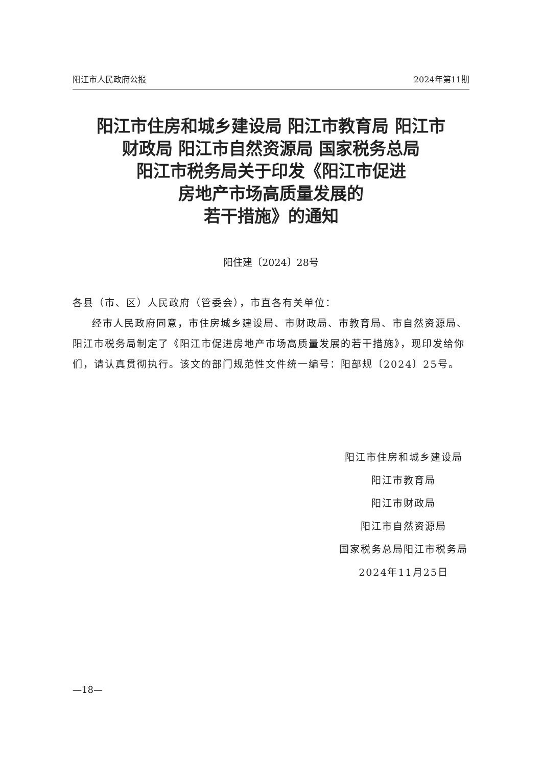阳江市人民政府公报 2024年第11期
阳江市住房和城乡建设局 阳江市教育局 阳江市
财政局 阳江市自然资源局 国家税务总局
阳江市税务局关于印发《阳江市促进
房地产市场高质量发展的
若干措施》的通知
阳住建〔2024〕28号
各县（市、区）人民政府（管委会），市直各有关单位：
经市人民政府同意，市住房城乡建设局、市财政局、市教育局、市自然资源局、阳江市税务局制定了《阳江市促进房地产市场高质量发展的若干措施》，现印发给你们，请认真贯彻执行。该文的部门规范性文件统一编号：阳部规〔2024〕25号。
阳江市住房和城乡建设局
阳江市教育局
阳江市财政局
阳江市自然资源局
国家税务总局阳江市税务局
2024年11月25日
—18—